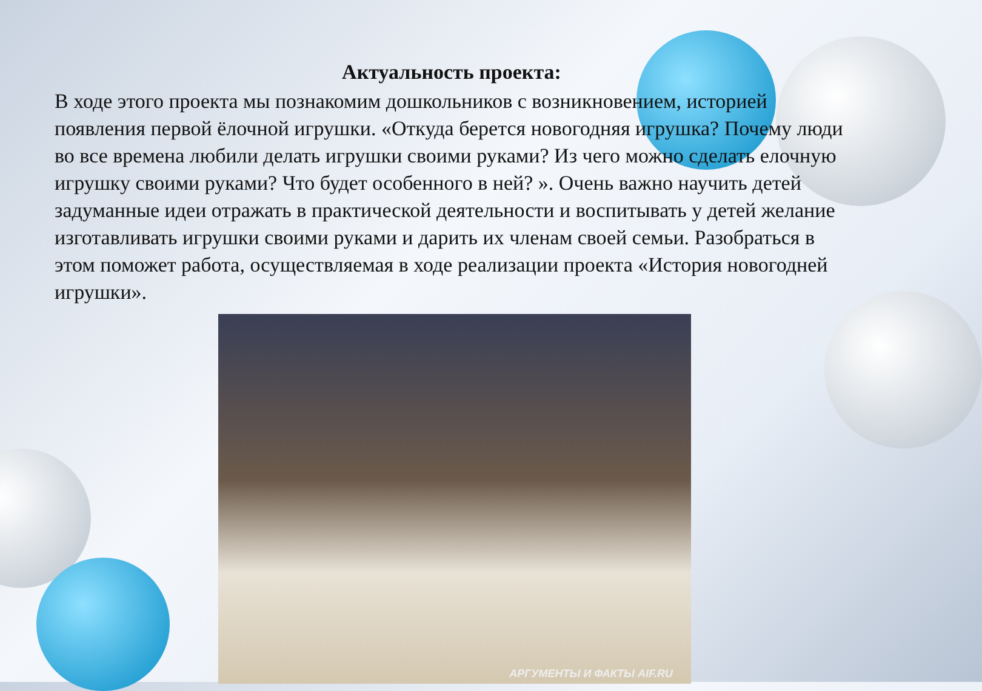Актуальность проекта:
В ходе этого проекта мы познакомим дошкольников с возникновением, историей появления первой ёлочной игрушки. «Откуда берется новогодняя игрушка? Почему люди во все времена любили делать игрушки своими руками? Из чего можно сделать елочную игрушку своими руками? Что будет особенного в ней? ». Очень важно научить детей задуманные идеи отражать в практической деятельности и воспитывать у детей желание изготавливать игрушки своими руками и дарить их членам своей семьи. Разобраться в этом поможет работа, осуществляемая в ходе реализации проекта «История новогодней игрушки».
АРГУМЕНТЫ И ФАКТЫ AIF.RU